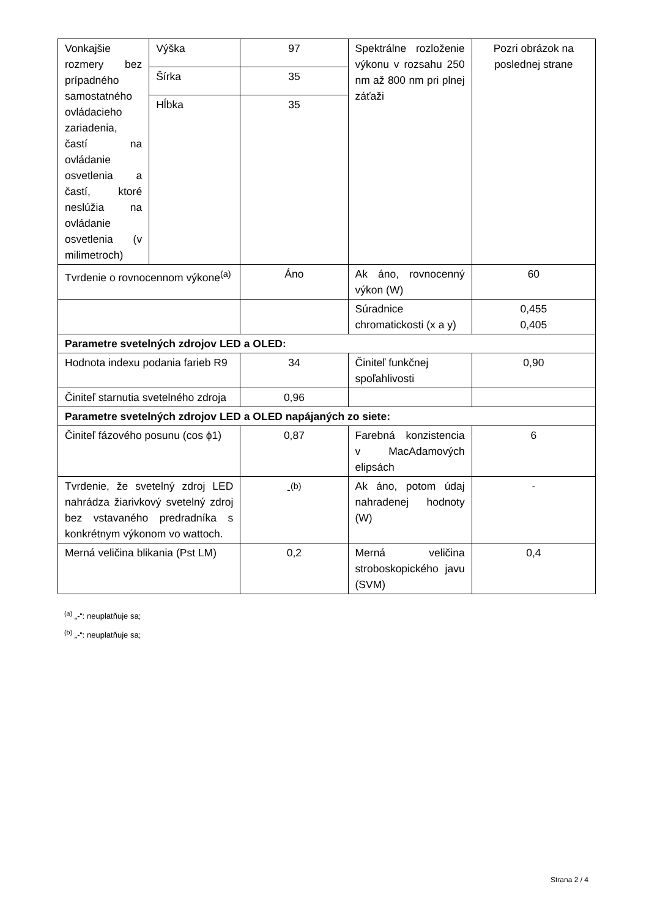| Vonkajšie rozmery bez prípadného samostatného ovládacieho zariadenia, častí na ovládanie osvetlenia a častí, ktoré neslúžia na ovládanie osvetlenia (v milimetroch) | Výška | 97 | Spektrálne rozloženie výkonu v rozsahu 250 nm až 800 nm pri plnej záťaži | Pozri obrázok na poslednej strane |
| | Šírka | 35 | | |
| | Hĺbka | 35 | | |
| Tvrdenie o rovnocennom výkone<sup>(a)</sup> | | Áno | Ak áno, rovnocenný výkon (W) | 60 |
| | | | Súradnice chromatickosti (x a y) | 0,455 0,405 |
| Parametre svetelných zdrojov LED a OLED: | | | | |
| Hodnota indexu podania farieb R9 | | 34 | Činiteľ funkčnej spoľahlivosti | 0,90 |
| Činiteľ starnutia svetelného zdroja | | 0,96 | | |
| Parametre svetelných zdrojov LED a OLED napájaných zo siete: | | | | |
| Činiteľ fázového posunu (cos ϕ1) | | 0,87 | Farebná konzistencia v MacAdamových elipsách | 6 |
| Tvrdenie, že svetelný zdroj LED nahrádza žiarivkový svetelný zdroj bez vstavaného predradníka s konkrétnym výkonom vo wattoch. | | -<sup>(b)</sup> | Ak áno, potom údaj nahradenej hodnoty (W) | - |
| Merná veličina blikania (Pst LM) | | 0,2 | Merná veličina stroboskopického javu (SVM) | 0,4 |
<sup>(a)</sup> „-“: neuplatňuje sa;
<sup>(b)</sup> „-“: neuplatňuje sa;
Strana 2 / 4